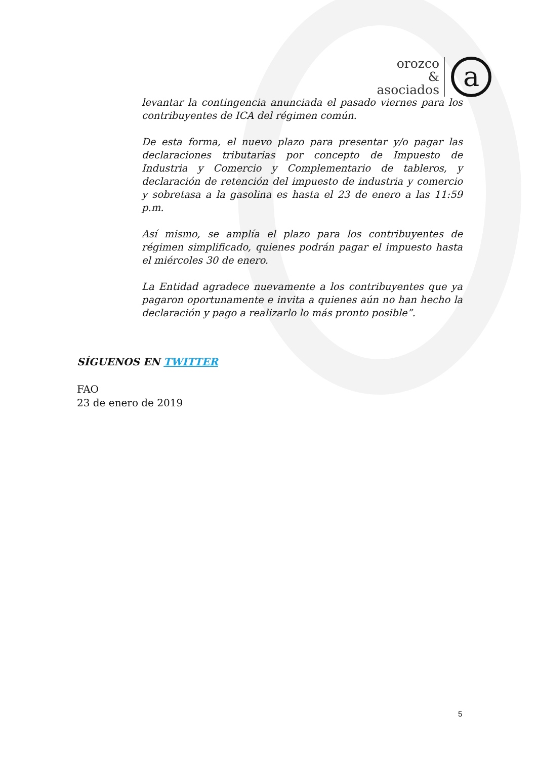orozco
&
asociados
a
levantar la contingencia anunciada el pasado viernes para los contribuyentes de ICA del régimen común.
De esta forma, el nuevo plazo para presentar y/o pagar las declaraciones tributarias por concepto de Impuesto de Industria y Comercio y Complementario de tableros, y declaración de retención del impuesto de industria y comercio y sobretasa a la gasolina es hasta el 23 de enero a las 11:59 p.m.
Así mismo, se amplía el plazo para los contribuyentes de régimen simplificado, quienes podrán pagar el impuesto hasta el miércoles 30 de enero.
La Entidad agradece nuevamente a los contribuyentes que ya pagaron oportunamente e invita a quienes aún no han hecho la declaración y pago a realizarlo lo más pronto posible”.
SÍGUENOS EN TWITTER
FAO
23 de enero de 2019
5